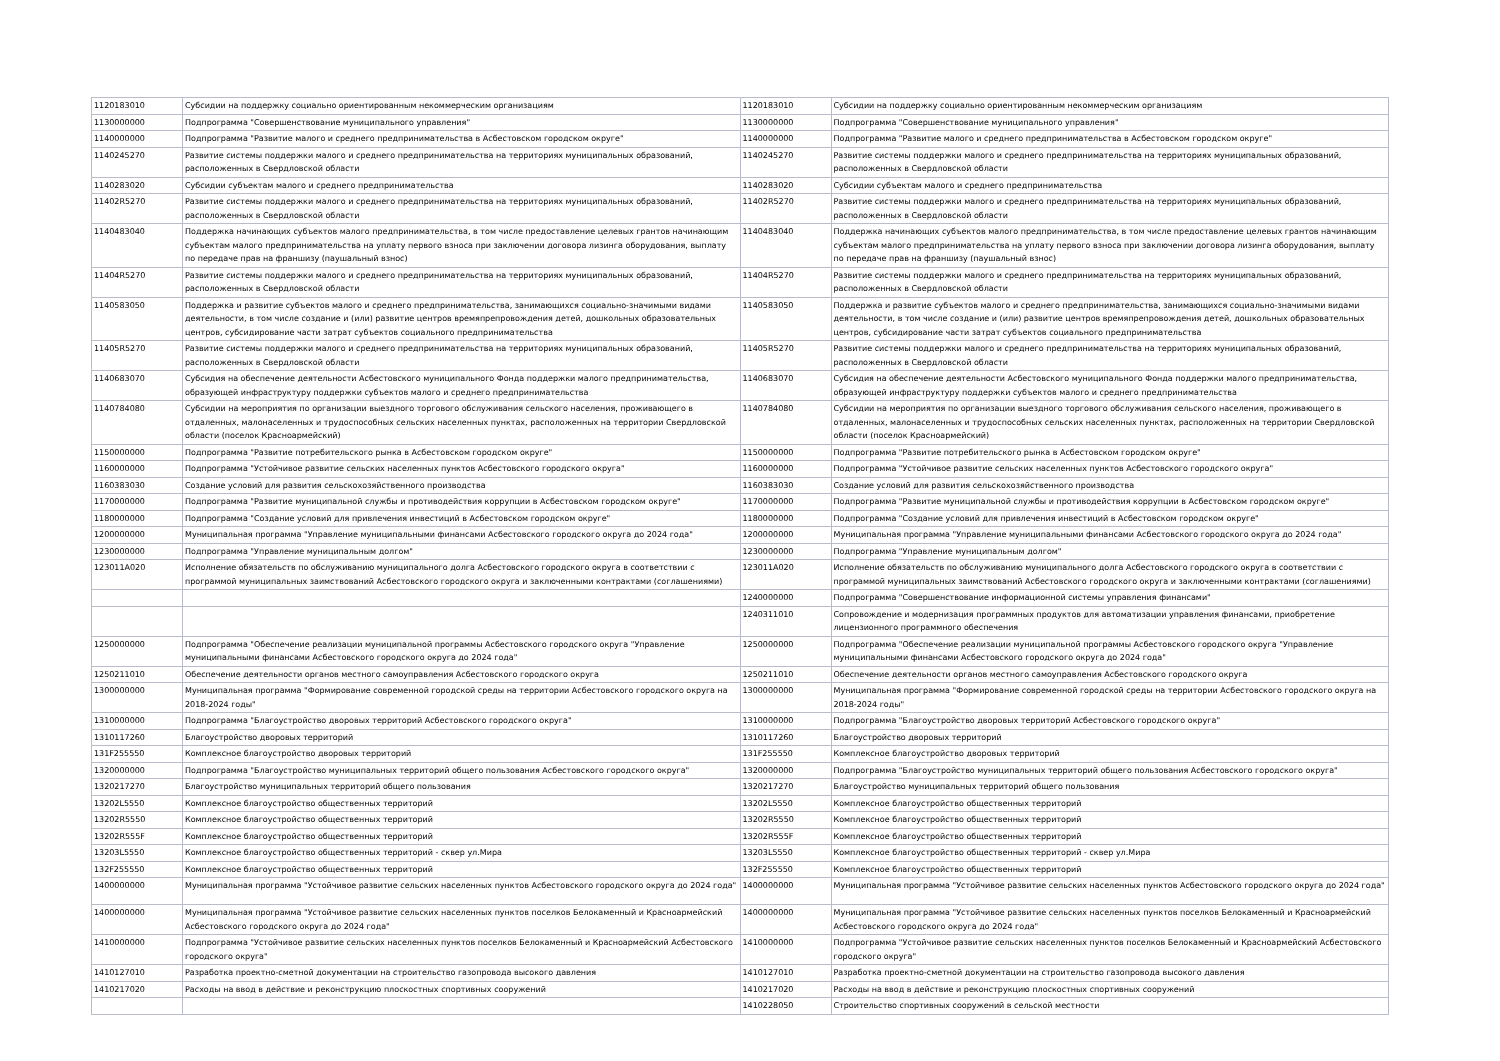| 1120183010 | Субсидии на поддержку социально ориентированным некоммерческим организациям | 1120183010 | Субсидии на поддержку социально ориентированным некоммерческим организациям |
| 1130000000 | Подпрограмма "Совершенствование муниципального управления" | 1130000000 | Подпрограмма "Совершенствование муниципального управления" |
| 1140000000 | Подпрограмма "Развитие малого и среднего предпринимательства в Асбестовском городском округе" | 1140000000 | Подпрограмма "Развитие малого и среднего предпринимательства в Асбестовском городском округе" |
| 1140245270 | Развитие системы поддержки малого и среднего предпринимательства на территориях муниципальных образований, расположенных в Свердловской области | 1140245270 | Развитие системы поддержки малого и среднего предпринимательства на территориях муниципальных образований, расположенных в Свердловской области |
| 1140283020 | Субсидии субъектам малого и среднего предпринимательства | 1140283020 | Субсидии субъектам малого и среднего предпринимательства |
| 11402R5270 | Развитие системы поддержки малого и среднего предпринимательства на территориях муниципальных образований, расположенных в Свердловской области | 11402R5270 | Развитие системы поддержки малого и среднего предпринимательства на территориях муниципальных образований, расположенных в Свердловской области |
| 1140483040 | Поддержка начинающих субъектов малого предпринимательства, в том числе предоставление целевых грантов начинающим субъектам малого предпринимательства на уплату первого взноса при заключении договора лизинга оборудования, выплату по передаче прав на франшизу (паушальный взнос) | 1140483040 | Поддержка начинающих субъектов малого предпринимательства, в том числе предоставление целевых грантов начинающим субъектам малого предпринимательства на уплату первого взноса при заключении договора лизинга оборудования, выплату по передаче прав на франшизу (паушальный взнос) |
| 11404R5270 | Развитие системы поддержки малого и среднего предпринимательства на территориях муниципальных образований, расположенных в Свердловской области | 11404R5270 | Развитие системы поддержки малого и среднего предпринимательства на территориях муниципальных образований, расположенных в Свердловской области |
| 1140583050 | Поддержка и развитие субъектов малого и среднего предпринимательства, занимающихся социально-значимыми видами деятельности, в том числе создание и (или) развитие центров времяпрепровождения детей, дошкольных образовательных центров, субсидирование части затрат субъектов социального предпринимательства | 1140583050 | Поддержка и развитие субъектов малого и среднего предпринимательства, занимающихся социально-значимыми видами деятельности, в том числе создание и (или) развитие центров времяпрепровождения детей, дошкольных образовательных центров, субсидирование части затрат субъектов социального предпринимательства |
| 11405R5270 | Развитие системы поддержки малого и среднего предпринимательства на территориях муниципальных образований, расположенных в Свердловской области | 11405R5270 | Развитие системы поддержки малого и среднего предпринимательства на территориях муниципальных образований, расположенных в Свердловской области |
| 1140683070 | Субсидия на обеспечение деятельности Асбестовского муниципального Фонда поддержки малого предпринимательства, образующей инфраструктуру поддержки субъектов малого и среднего предпринимательства | 1140683070 | Субсидия на обеспечение деятельности Асбестовского муниципального Фонда поддержки малого предпринимательства, образующей инфраструктуру поддержки субъектов малого и среднего предпринимательства |
| 1140784080 | Субсидии на мероприятия по организации выездного торгового обслуживания сельского населения, проживающего в отдаленных, малонаселенных и трудоспособных сельских населенных пунктах, расположенных на территории Свердловской области (поселок Красноармейский) | 1140784080 | Субсидии на мероприятия по организации выездного торгового обслуживания сельского населения, проживающего в отдаленных, малонаселенных и трудоспособных сельских населенных пунктах, расположенных на территории Свердловской области (поселок Красноармейский) |
| 1150000000 | Подпрограмма "Развитие потребительского рынка в Асбестовском городском округе" | 1150000000 | Подпрограмма "Развитие потребительского рынка в Асбестовском городском округе" |
| 1160000000 | Подпрограмма "Устойчивое развитие сельских населенных пунктов Асбестовского городского округа" | 1160000000 | Подпрограмма "Устойчивое развитие сельских населенных пунктов Асбестовского городского округа" |
| 1160383030 | Создание условий для развития сельскохозяйственного производства | 1160383030 | Создание условий для развития сельскохозяйственного производства |
| 1170000000 | Подпрограмма "Развитие муниципальной службы и противодействия коррупции в Асбестовском городском округе" | 1170000000 | Подпрограмма "Развитие муниципальной службы и противодействия коррупции в Асбестовском городском округе" |
| 1180000000 | Подпрограмма "Создание условий для привлечения инвестиций в Асбестовском городском округе" | 1180000000 | Подпрограмма "Создание условий для привлечения инвестиций в Асбестовском городском округе" |
| 1200000000 | Муниципальная программа "Управление муниципальными финансами Асбестовского городского округа до 2024 года" | 1200000000 | Муниципальная программа "Управление муниципальными финансами Асбестовского городского округа до 2024 года" |
| 1230000000 | Подпрограмма "Управление муниципальным долгом" | 1230000000 | Подпрограмма "Управление муниципальным долгом" |
| 123011A020 | Исполнение обязательств по обслуживанию муниципального долга Асбестовского городского округа в соответствии с программой муниципальных заимствований Асбестовского городского округа и заключенными контрактами (соглашениями) | 123011A020 | Исполнение обязательств по обслуживанию муниципального долга Асбестовского городского округа в соответствии с программой муниципальных заимствований Асбестовского городского округа и заключенными контрактами (соглашениями) |
| | | 1240000000 | Подпрограмма "Совершенствование информационной системы управления финансами" |
| | | 1240311010 | Сопровождение и модернизация программных продуктов для автоматизации управления финансами, приобретение лицензионного программного обеспечения |
| 1250000000 | Подпрограмма "Обеспечение реализации муниципальной программы Асбестовского городского округа "Управление муниципальными финансами Асбестовского городского округа до 2024 года" | 1250000000 | Подпрограмма "Обеспечение реализации муниципальной программы Асбестовского городского округа "Управление муниципальными финансами Асбестовского городского округа до 2024 года" |
| 1250211010 | Обеспечение деятельности органов местного самоуправления Асбестовского городского округа | 1250211010 | Обеспечение деятельности органов местного самоуправления Асбестовского городского округа |
| 1300000000 | Муниципальная программа "Формирование современной городской среды на территории Асбестовского городского округа на 2018-2024 годы" | 1300000000 | Муниципальная программа "Формирование современной городской среды на территории Асбестовского городского округа на 2018-2024 годы" |
| 1310000000 | Подпрограмма "Благоустройство дворовых территорий Асбестовского городского округа" | 1310000000 | Подпрограмма "Благоустройство дворовых территорий Асбестовского городского округа" |
| 1310117260 | Благоустройство дворовых территорий | 1310117260 | Благоустройство дворовых территорий |
| 131F255550 | Комплексное благоустройство дворовых территорий | 131F255550 | Комплексное благоустройство дворовых территорий |
| 1320000000 | Подпрограмма "Благоустройство муниципальных территорий общего пользования Асбестовского городского округа" | 1320000000 | Подпрограмма "Благоустройство муниципальных территорий общего пользования Асбестовского городского округа" |
| 1320217270 | Благоустройство муниципальных территорий общего пользования | 1320217270 | Благоустройство муниципальных территорий общего пользования |
| 13202L5550 | Комплексное благоустройство общественных территорий | 13202L5550 | Комплексное благоустройство общественных территорий |
| 13202R5550 | Комплексное благоустройство общественных территорий | 13202R5550 | Комплексное благоустройство общественных территорий |
| 13202R555F | Комплексное благоустройство общественных территорий | 13202R555F | Комплексное благоустройство общественных территорий |
| 13203L5550 | Комплексное благоустройство общественных территорий - сквер ул.Мира | 13203L5550 | Комплексное благоустройство общественных территорий - сквер ул.Мира |
| 132F255550 | Комплексное благоустройство общественных территорий | 132F255550 | Комплексное благоустройство общественных территорий |
| 1400000000 | Муниципальная программа "Устойчивое развитие сельских населенных пунктов Асбестовского городского округа до 2024 года" | 1400000000 | Муниципальная программа "Устойчивое развитие сельских населенных пунктов Асбестовского городского округа до 2024 года" |
| 1400000000 | Муниципальная программа "Устойчивое развитие сельских населенных пунктов поселков Белокаменный и Красноармейский Асбестовского городского округа до 2024 года" | 1400000000 | Муниципальная программа "Устойчивое развитие сельских населенных пунктов поселков Белокаменный и Красноармейский Асбестовского городского округа до 2024 года" |
| 1410000000 | Подпрограмма "Устойчивое развитие сельских населенных пунктов поселков Белокаменный и Красноармейский Асбестовского городского округа" | 1410000000 | Подпрограмма "Устойчивое развитие сельских населенных пунктов поселков Белокаменный и Красноармейский Асбестовского городского округа" |
| 1410127010 | Разработка проектно-сметной документации на строительство газопровода высокого давления | 1410127010 | Разработка проектно-сметной документации на строительство газопровода высокого давления |
| 1410217020 | Расходы на ввод в действие и реконструкцию плоскостных спортивных сооружений | 1410217020 | Расходы на ввод в действие и реконструкцию плоскостных спортивных сооружений |
| | | 1410228050 | Строительство спортивных сооружений в сельской местности |